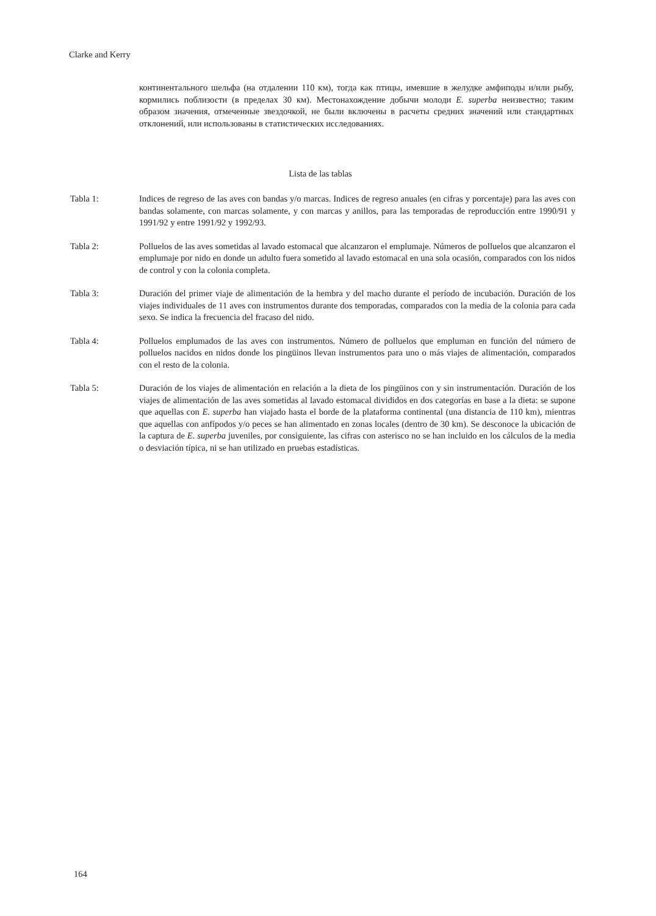Clarke and Kerry
континентального шельфа (на отдалении 110 км), тогда как птицы, имевшие в желудке амфиподы и/или рыбу, кормились поблизости (в пределах 30 км). Местонахождение добычи молоди E. superba неизвестно; таким образом значения, отмеченные звездочкой, не были включены в расчеты средних значений или стандартных отклонений, или использованы в статистических исследованиях.
Lista de las tablas
Tabla 1: Indices de regreso de las aves con bandas y/o marcas. Indices de regreso anuales (en cifras y porcentaje) para las aves con bandas solamente, con marcas solamente, y con marcas y anillos, para las temporadas de reproducción entre 1990/91 y 1991/92 y entre 1991/92 y 1992/93.
Tabla 2: Polluelos de las aves sometidas al lavado estomacal que alcanzaron el emplumaje. Números de polluelos que alcanzaron el emplumaje por nido en donde un adulto fuera sometido al lavado estomacal en una sola ocasión, comparados con los nidos de control y con la colonia completa.
Tabla 3: Duración del primer viaje de alimentación de la hembra y del macho durante el período de incubación. Duración de los viajes individuales de 11 aves con instrumentos durante dos temporadas, comparados con la media de la colonia para cada sexo. Se indica la frecuencia del fracaso del nido.
Tabla 4: Polluelos emplumados de las aves con instrumentos. Número de polluelos que empluman en función del número de polluelos nacidos en nidos donde los pingüinos llevan instrumentos para uno o más viajes de alimentación, comparados con el resto de la colonia.
Tabla 5: Duración de los viajes de alimentación en relación a la dieta de los pingüinos con y sin instrumentación. Duración de los viajes de alimentación de las aves sometidas al lavado estomacal divididos en dos categorías en base a la dieta: se supone que aquellas con E. superba han viajado hasta el borde de la plataforma continental (una distancia de 110 km), mientras que aquellas con anfípodos y/o peces se han alimentado en zonas locales (dentro de 30 km). Se desconoce la ubicación de la captura de E. superba juveniles, por consiguiente, las cifras con asterisco no se han incluido en los cálculos de la media o desviación típica, ni se han utilizado en pruebas estadísticas.
164